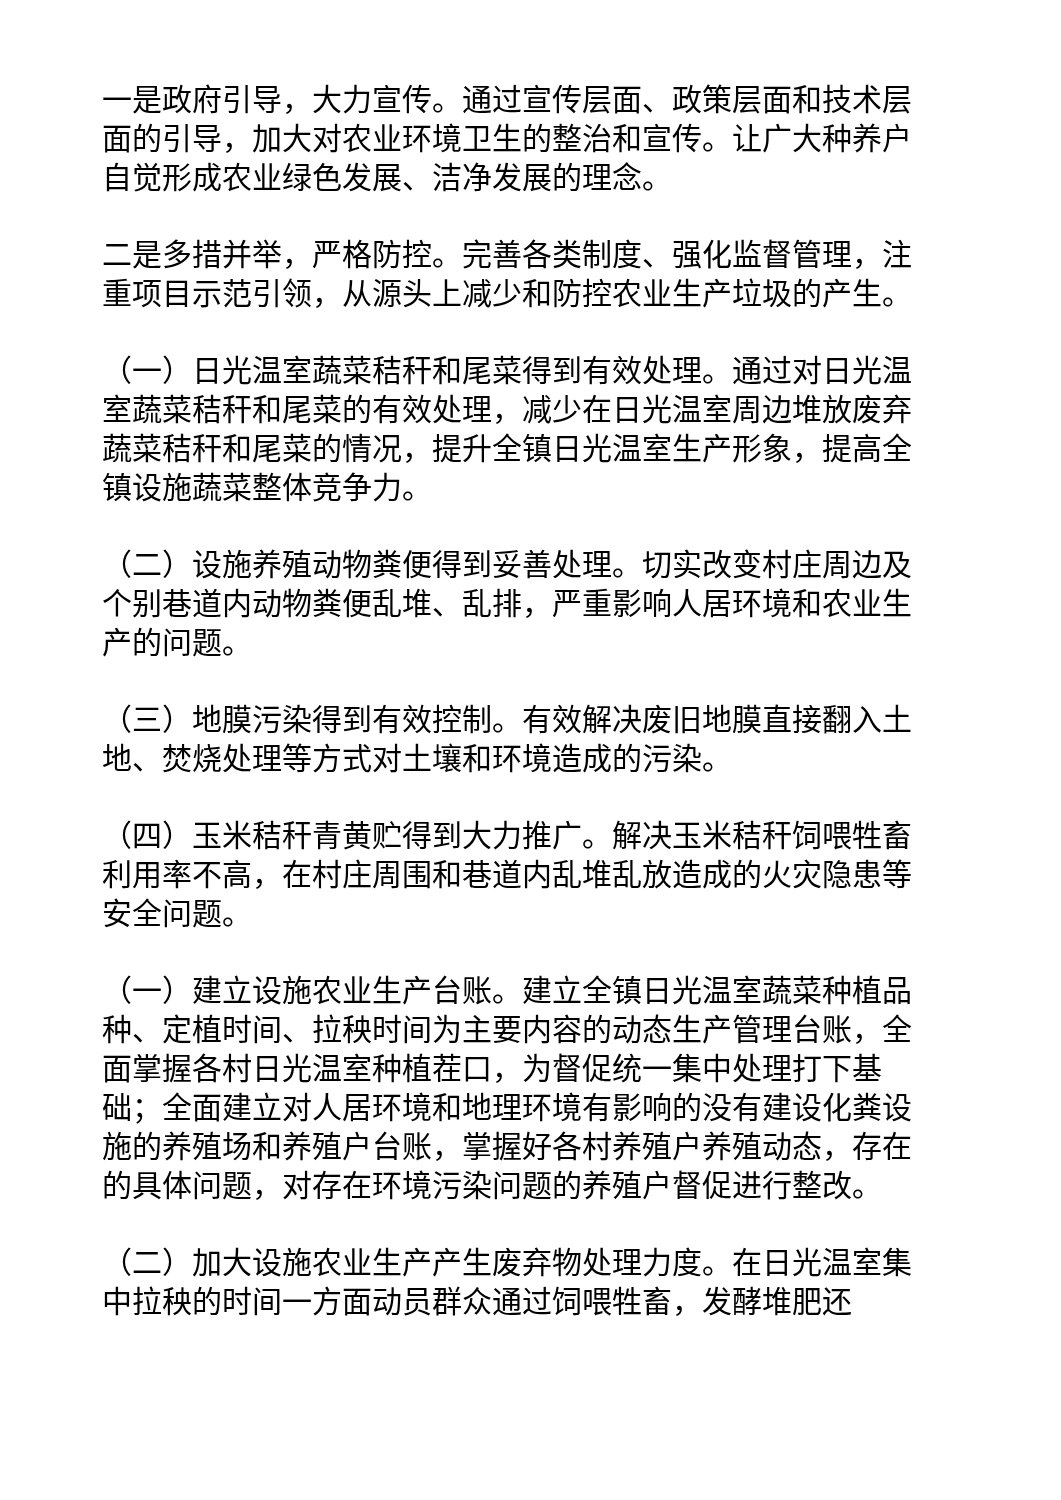一是政府引导，大力宣传。通过宣传层面、政策层面和技术层面的引导，加大对农业环境卫生的整治和宣传。让广大种养户自觉形成农业绿色发展、洁净发展的理念。
二是多措并举，严格防控。完善各类制度、强化监督管理，注重项目示范引领，从源头上减少和防控农业生产垃圾的产生。
（一）日光温室蔬菜秸秆和尾菜得到有效处理。通过对日光温室蔬菜秸秆和尾菜的有效处理，减少在日光温室周边堆放废弃蔬菜秸秆和尾菜的情况，提升全镇日光温室生产形象，提高全镇设施蔬菜整体竞争力。
（二）设施养殖动物粪便得到妥善处理。切实改变村庄周边及个别巷道内动物粪便乱堆、乱排，严重影响人居环境和农业生产的问题。
（三）地膜污染得到有效控制。有效解决废旧地膜直接翻入土地、焚烧处理等方式对土壤和环境造成的污染。
（四）玉米秸秆青黄贮得到大力推广。解决玉米秸秆饲喂牲畜利用率不高，在村庄周围和巷道内乱堆乱放造成的火灾隐患等安全问题。
（一）建立设施农业生产台账。建立全镇日光温室蔬菜种植品种、定植时间、拉秧时间为主要内容的动态生产管理台账，全面掌握各村日光温室种植茬口，为督促统一集中处理打下基础；全面建立对人居环境和地理环境有影响的没有建设化粪设施的养殖场和养殖户台账，掌握好各村养殖户养殖动态，存在的具体问题，对存在环境污染问题的养殖户督促进行整改。
（二）加大设施农业生产产生废弃物处理力度。在日光温室集中拉秧的时间一方面动员群众通过饲喂牲畜，发酵堆肥还